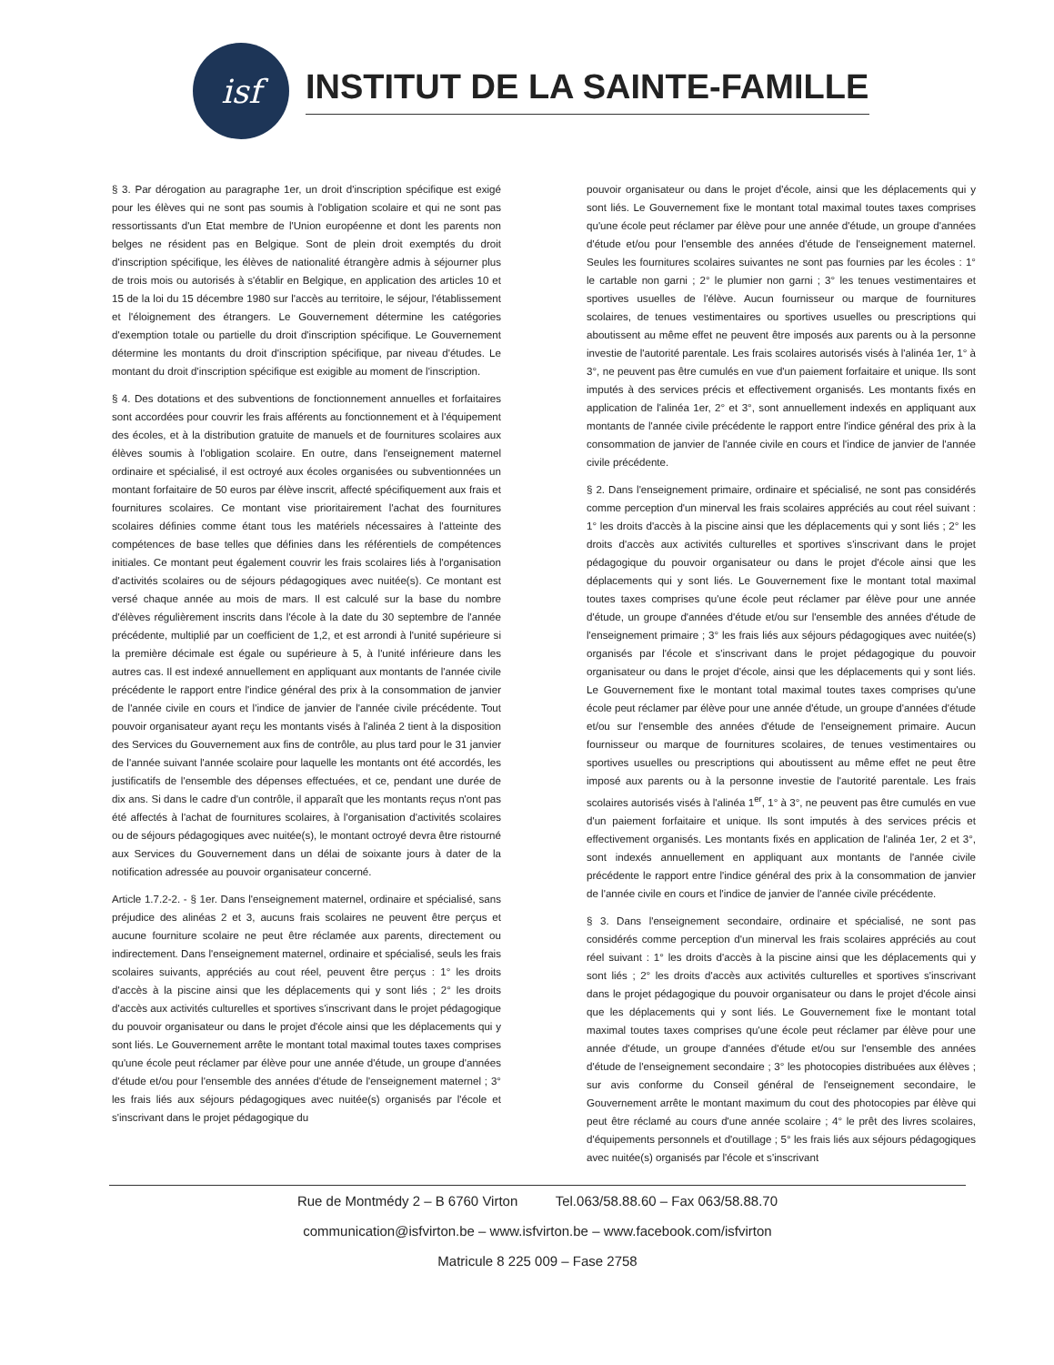isf
INSTITUT DE LA SAINTE-FAMILLE
§ 3. Par dérogation au paragraphe 1er, un droit d'inscription spécifique est exigé pour les élèves qui ne sont pas soumis à l'obligation scolaire et qui ne sont pas ressortissants d'un Etat membre de l'Union européenne et dont les parents non belges ne résident pas en Belgique. Sont de plein droit exemptés du droit d'inscription spécifique, les élèves de nationalité étrangère admis à séjourner plus de trois mois ou autorisés à s'établir en Belgique, en application des articles 10 et 15 de la loi du 15 décembre 1980 sur l'accès au territoire, le séjour, l'établissement et l'éloignement des étrangers. Le Gouvernement détermine les catégories d'exemption totale ou partielle du droit d'inscription spécifique. Le Gouvernement détermine les montants du droit d'inscription spécifique, par niveau d'études. Le montant du droit d'inscription spécifique est exigible au moment de l'inscription.
§ 4. Des dotations et des subventions de fonctionnement annuelles et forfaitaires sont accordées pour couvrir les frais afférents au fonctionnement et à l'équipement des écoles, et à la distribution gratuite de manuels et de fournitures scolaires aux élèves soumis à l'obligation scolaire. En outre, dans l'enseignement maternel ordinaire et spécialisé, il est octroyé aux écoles organisées ou subventionnées un montant forfaitaire de 50 euros par élève inscrit, affecté spécifiquement aux frais et fournitures scolaires. Ce montant vise prioritairement l'achat des fournitures scolaires définies comme étant tous les matériels nécessaires à l'atteinte des compétences de base telles que définies dans les référentiels de compétences initiales. Ce montant peut également couvrir les frais scolaires liés à l'organisation d'activités scolaires ou de séjours pédagogiques avec nuitée(s). Ce montant est versé chaque année au mois de mars. Il est calculé sur la base du nombre d'élèves régulièrement inscrits dans l'école à la date du 30 septembre de l'année précédente, multiplié par un coefficient de 1,2, et est arrondi à l'unité supérieure si la première décimale est égale ou supérieure à 5, à l'unité inférieure dans les autres cas. Il est indexé annuellement en appliquant aux montants de l'année civile précédente le rapport entre l'indice général des prix à la consommation de janvier de l'année civile en cours et l'indice de janvier de l'année civile précédente. Tout pouvoir organisateur ayant reçu les montants visés à l'alinéa 2 tient à la disposition des Services du Gouvernement aux fins de contrôle, au plus tard pour le 31 janvier de l'année suivant l'année scolaire pour laquelle les montants ont été accordés, les justificatifs de l'ensemble des dépenses effectuées, et ce, pendant une durée de dix ans. Si dans le cadre d'un contrôle, il apparaît que les montants reçus n'ont pas été affectés à l'achat de fournitures scolaires, à l'organisation d'activités scolaires ou de séjours pédagogiques avec nuitée(s), le montant octroyé devra être ristourné aux Services du Gouvernement dans un délai de soixante jours à dater de la notification adressée au pouvoir organisateur concerné.
Article 1.7.2-2. - § 1er. Dans l'enseignement maternel, ordinaire et spécialisé, sans préjudice des alinéas 2 et 3, aucuns frais scolaires ne peuvent être perçus et aucune fourniture scolaire ne peut être réclamée aux parents, directement ou indirectement. Dans l'enseignement maternel, ordinaire et spécialisé, seuls les frais scolaires suivants, appréciés au cout réel, peuvent être perçus : 1° les droits d'accès à la piscine ainsi que les déplacements qui y sont liés ; 2° les droits d'accès aux activités culturelles et sportives s'inscrivant dans le projet pédagogique du pouvoir organisateur ou dans le projet d'école ainsi que les déplacements qui y sont liés. Le Gouvernement arrête le montant total maximal toutes taxes comprises qu'une école peut réclamer par élève pour une année d'étude, un groupe d'années d'étude et/ou pour l'ensemble des années d'étude de l'enseignement maternel ; 3° les frais liés aux séjours pédagogiques avec nuitée(s) organisés par l'école et s'inscrivant dans le projet pédagogique du
pouvoir organisateur ou dans le projet d'école, ainsi que les déplacements qui y sont liés. Le Gouvernement fixe le montant total maximal toutes taxes comprises qu'une école peut réclamer par élève pour une année d'étude, un groupe d'années d'étude et/ou pour l'ensemble des années d'étude de l'enseignement maternel. Seules les fournitures scolaires suivantes ne sont pas fournies par les écoles : 1° le cartable non garni ; 2° le plumier non garni ; 3° les tenues vestimentaires et sportives usuelles de l'élève. Aucun fournisseur ou marque de fournitures scolaires, de tenues vestimentaires ou sportives usuelles ou prescriptions qui aboutissent au même effet ne peuvent être imposés aux parents ou à la personne investie de l'autorité parentale. Les frais scolaires autorisés visés à l'alinéa 1er, 1° à 3°, ne peuvent pas être cumulés en vue d'un paiement forfaitaire et unique. Ils sont imputés à des services précis et effectivement organisés. Les montants fixés en application de l'alinéa 1er, 2° et 3°, sont annuellement indexés en appliquant aux montants de l'année civile précédente le rapport entre l'indice général des prix à la consommation de janvier de l'année civile en cours et l'indice de janvier de l'année civile précédente.
§ 2. Dans l'enseignement primaire, ordinaire et spécialisé, ne sont pas considérés comme perception d'un minerval les frais scolaires appréciés au cout réel suivant : 1° les droits d'accès à la piscine ainsi que les déplacements qui y sont liés ; 2° les droits d'accès aux activités culturelles et sportives s'inscrivant dans le projet pédagogique du pouvoir organisateur ou dans le projet d'école ainsi que les déplacements qui y sont liés. Le Gouvernement fixe le montant total maximal toutes taxes comprises qu'une école peut réclamer par élève pour une année d'étude, un groupe d'années d'étude et/ou sur l'ensemble des années d'étude de l'enseignement primaire ; 3° les frais liés aux séjours pédagogiques avec nuitée(s) organisés par l'école et s'inscrivant dans le projet pédagogique du pouvoir organisateur ou dans le projet d'école, ainsi que les déplacements qui y sont liés. Le Gouvernement fixe le montant total maximal toutes taxes comprises qu'une école peut réclamer par élève pour une année d'étude, un groupe d'années d'étude et/ou sur l'ensemble des années d'étude de l'enseignement primaire. Aucun fournisseur ou marque de fournitures scolaires, de tenues vestimentaires ou sportives usuelles ou prescriptions qui aboutissent au même effet ne peut être imposé aux parents ou à la personne investie de l'autorité parentale. Les frais scolaires autorisés visés à l'alinéa 1<sup>er</sup>, 1° à 3°, ne peuvent pas être cumulés en vue d'un paiement forfaitaire et unique. Ils sont imputés à des services précis et effectivement organisés. Les montants fixés en application de l'alinéa 1er, 2 et 3°, sont indexés annuellement en appliquant aux montants de l'année civile précédente le rapport entre l'indice général des prix à la consommation de janvier de l'année civile en cours et l'indice de janvier de l'année civile précédente.
§ 3. Dans l'enseignement secondaire, ordinaire et spécialisé, ne sont pas considérés comme perception d'un minerval les frais scolaires appréciés au cout réel suivant : 1° les droits d'accès à la piscine ainsi que les déplacements qui y sont liés ; 2° les droits d'accès aux activités culturelles et sportives s'inscrivant dans le projet pédagogique du pouvoir organisateur ou dans le projet d'école ainsi que les déplacements qui y sont liés. Le Gouvernement fixe le montant total maximal toutes taxes comprises qu'une école peut réclamer par élève pour une année d'étude, un groupe d'années d'étude et/ou sur l'ensemble des années d'étude de l'enseignement secondaire ; 3° les photocopies distribuées aux élèves ; sur avis conforme du Conseil général de l'enseignement secondaire, le Gouvernement arrête le montant maximum du cout des photocopies par élève qui peut être réclamé au cours d'une année scolaire ; 4° le prêt des livres scolaires, d'équipements personnels et d'outillage ; 5° les frais liés aux séjours pédagogiques avec nuitée(s) organisés par l'école et s'inscrivant
Rue de Montmédy 2 – B 6760 Virton Tel.063/58.88.60 – Fax 063/58.88.70
communication@isfvirton.be – www.isfvirton.be – www.facebook.com/isfvirton
Matricule 8 225 009 – Fase 2758